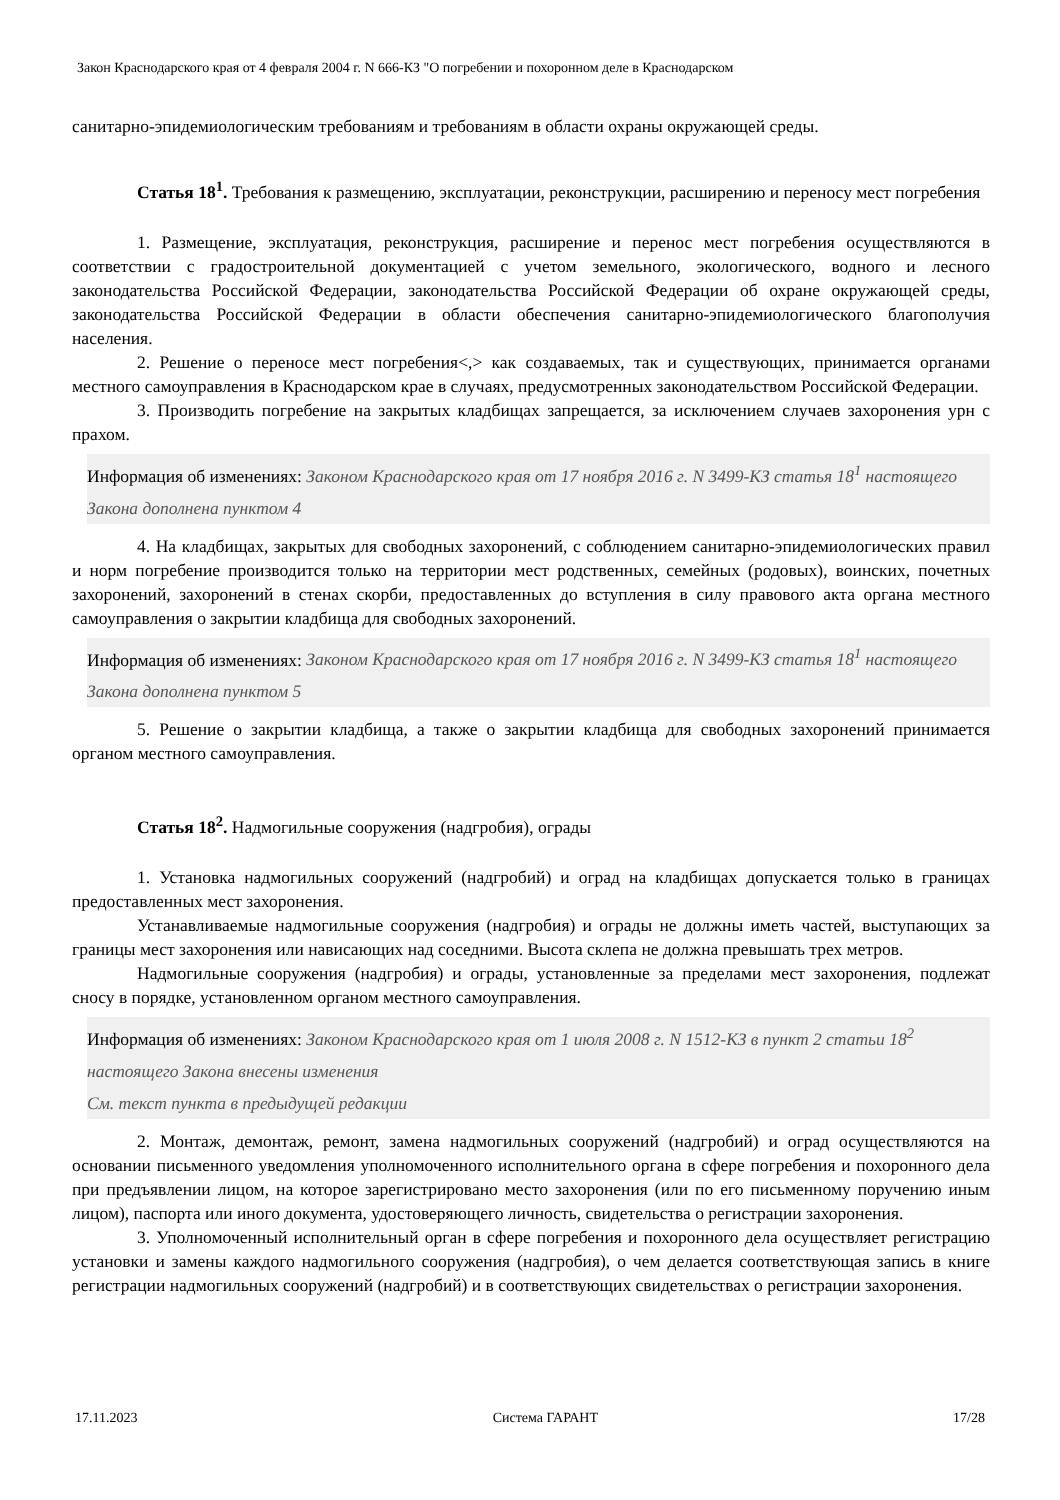Закон Краснодарского края от 4 февраля 2004 г. N 666-КЗ "О погребении и похоронном деле в Краснодарском
санитарно-эпидемиологическим требованиям и требованиям в области охраны окружающей среды.
Статья 18<sup>1</sup>. Требования к размещению, эксплуатации, реконструкции, расширению и переносу мест погребения
1. Размещение, эксплуатация, реконструкция, расширение и перенос мест погребения осуществляются в соответствии с градостроительной документацией с учетом земельного, экологического, водного и лесного законодательства Российской Федерации, законодательства Российской Федерации об охране окружающей среды, законодательства Российской Федерации в области обеспечения санитарно-эпидемиологического благополучия населения.
2. Решение о переносе мест погребения<,> как создаваемых, так и существующих, принимается органами местного самоуправления в Краснодарском крае в случаях, предусмотренных законодательством Российской Федерации.
3. Производить погребение на закрытых кладбищах запрещается, за исключением случаев захоронения урн с прахом.
Информация об изменениях: Законом Краснодарского края от 17 ноября 2016 г. N 3499-КЗ статья 18<sup>1</sup> настоящего Закона дополнена пунктом 4
4. На кладбищах, закрытых для свободных захоронений, с соблюдением санитарно-эпидемиологических правил и норм погребение производится только на территории мест родственных, семейных (родовых), воинских, почетных захоронений, захоронений в стенах скорби, предоставленных до вступления в силу правового акта органа местного самоуправления о закрытии кладбища для свободных захоронений.
Информация об изменениях: Законом Краснодарского края от 17 ноября 2016 г. N 3499-КЗ статья 18<sup>1</sup> настоящего Закона дополнена пунктом 5
5. Решение о закрытии кладбища, а также о закрытии кладбища для свободных захоронений принимается органом местного самоуправления.
Статья 18<sup>2</sup>. Надмогильные сооружения (надгробия), ограды
1. Установка надмогильных сооружений (надгробий) и оград на кладбищах допускается только в границах предоставленных мест захоронения.
Устанавливаемые надмогильные сооружения (надгробия) и ограды не должны иметь частей, выступающих за границы мест захоронения или нависающих над соседними. Высота склепа не должна превышать трех метров.
Надмогильные сооружения (надгробия) и ограды, установленные за пределами мест захоронения, подлежат сносу в порядке, установленном органом местного самоуправления.
Информация об изменениях: Законом Краснодарского края от 1 июля 2008 г. N 1512-КЗ в пункт 2 статьи 18<sup>2</sup> настоящего Закона внесены изменения
См. текст пункта в предыдущей редакции
2. Монтаж, демонтаж, ремонт, замена надмогильных сооружений (надгробий) и оград осуществляются на основании письменного уведомления уполномоченного исполнительного органа в сфере погребения и похоронного дела при предъявлении лицом, на которое зарегистрировано место захоронения (или по его письменному поручению иным лицом), паспорта или иного документа, удостоверяющего личность, свидетельства о регистрации захоронения.
3. Уполномоченный исполнительный орган в сфере погребения и похоронного дела осуществляет регистрацию установки и замены каждого надмогильного сооружения (надгробия), о чем делается соответствующая запись в книге регистрации надмогильных сооружений (надгробий) и в соответствующих свидетельствах о регистрации захоронения.
17.11.2023 Система ГАРАНТ 17/28